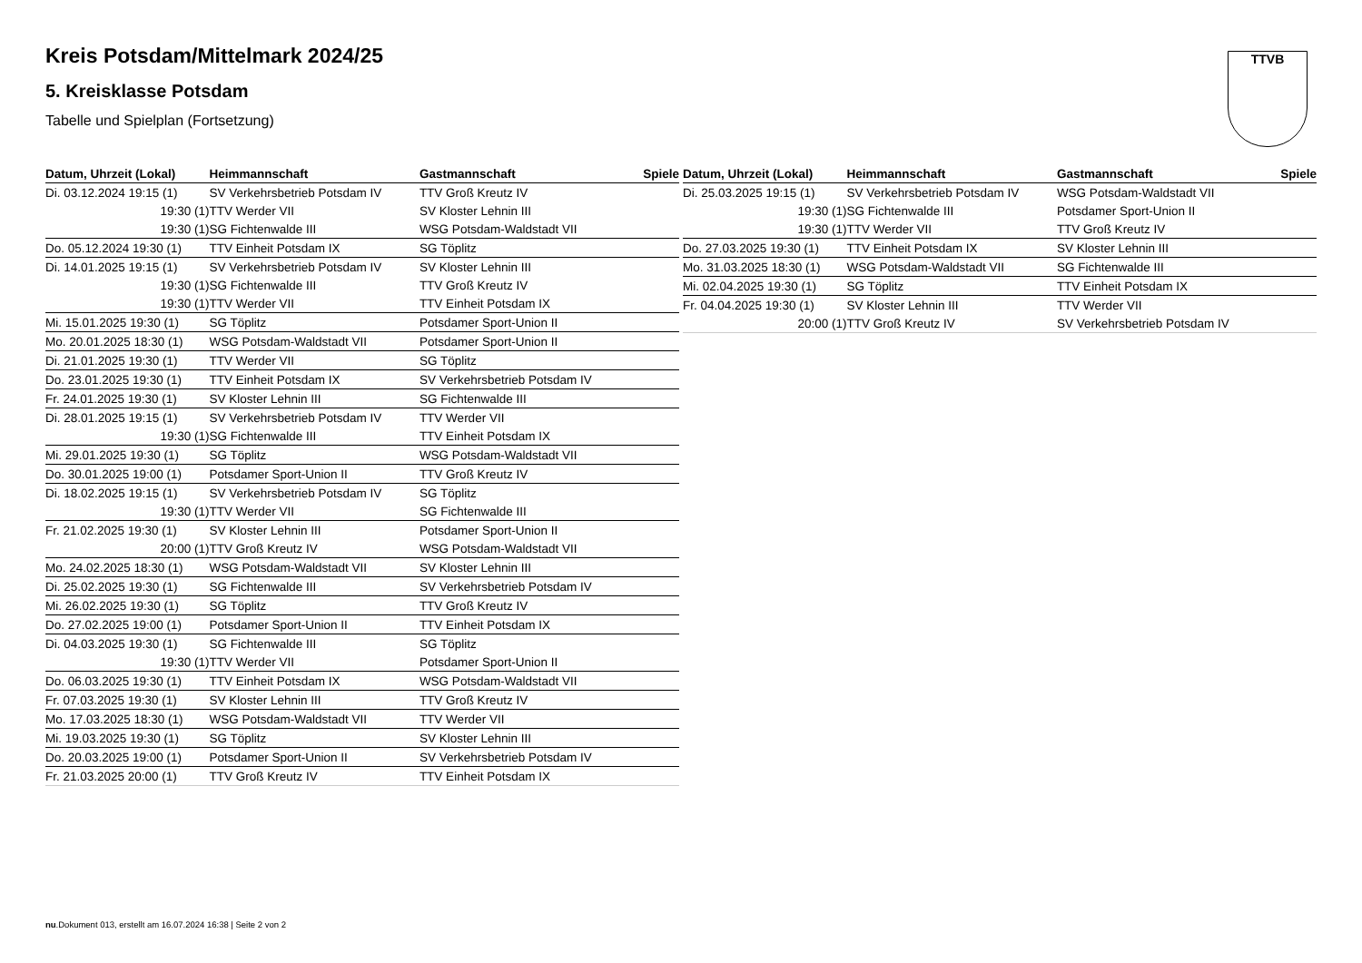TTVB
Kreis Potsdam/Mittelmark 2024/25
5. Kreisklasse Potsdam
Tabelle und Spielplan (Fortsetzung)
| Datum, Uhrzeit (Lokal) | Heimmannschaft | Gastmannschaft | Spiele |
| --- | --- | --- | --- |
| Di. 03.12.2024 19:15 (1) | SV Verkehrsbetrieb Potsdam IV | TTV Groß Kreutz IV | |
| 19:30 (1) | TTV Werder VII | SV Kloster Lehnin III | |
| 19:30 (1) | SG Fichtenwalde III | WSG Potsdam-Waldstadt VII | |
| Do. 05.12.2024 19:30 (1) | TTV Einheit Potsdam IX | SG Töplitz | |
| Di. 14.01.2025 19:15 (1) | SV Verkehrsbetrieb Potsdam IV | SV Kloster Lehnin III | |
| 19:30 (1) | SG Fichtenwalde III | TTV Groß Kreutz IV | |
| 19:30 (1) | TTV Werder VII | TTV Einheit Potsdam IX | |
| Mi. 15.01.2025 19:30 (1) | SG Töplitz | Potsdamer Sport-Union II | |
| Mo. 20.01.2025 18:30 (1) | WSG Potsdam-Waldstadt VII | Potsdamer Sport-Union II | |
| Di. 21.01.2025 19:30 (1) | TTV Werder VII | SG Töplitz | |
| Do. 23.01.2025 19:30 (1) | TTV Einheit Potsdam IX | SV Verkehrsbetrieb Potsdam IV | |
| Fr. 24.01.2025 19:30 (1) | SV Kloster Lehnin III | SG Fichtenwalde III | |
| Di. 28.01.2025 19:15 (1) | SV Verkehrsbetrieb Potsdam IV | TTV Werder VII | |
| 19:30 (1) | SG Fichtenwalde III | TTV Einheit Potsdam IX | |
| Mi. 29.01.2025 19:30 (1) | SG Töplitz | WSG Potsdam-Waldstadt VII | |
| Do. 30.01.2025 19:00 (1) | Potsdamer Sport-Union II | TTV Groß Kreutz IV | |
| Di. 18.02.2025 19:15 (1) | SV Verkehrsbetrieb Potsdam IV | SG Töplitz | |
| 19:30 (1) | TTV Werder VII | SG Fichtenwalde III | |
| Fr. 21.02.2025 19:30 (1) | SV Kloster Lehnin III | Potsdamer Sport-Union II | |
| 20:00 (1) | TTV Groß Kreutz IV | WSG Potsdam-Waldstadt VII | |
| Mo. 24.02.2025 18:30 (1) | WSG Potsdam-Waldstadt VII | SV Kloster Lehnin III | |
| Di. 25.02.2025 19:30 (1) | SG Fichtenwalde III | SV Verkehrsbetrieb Potsdam IV | |
| Mi. 26.02.2025 19:30 (1) | SG Töplitz | TTV Groß Kreutz IV | |
| Do. 27.02.2025 19:00 (1) | Potsdamer Sport-Union II | TTV Einheit Potsdam IX | |
| Di. 04.03.2025 19:30 (1) | SG Fichtenwalde III | SG Töplitz | |
| 19:30 (1) | TTV Werder VII | Potsdamer Sport-Union II | |
| Do. 06.03.2025 19:30 (1) | TTV Einheit Potsdam IX | WSG Potsdam-Waldstadt VII | |
| Fr. 07.03.2025 19:30 (1) | SV Kloster Lehnin III | TTV Groß Kreutz IV | |
| Mo. 17.03.2025 18:30 (1) | WSG Potsdam-Waldstadt VII | TTV Werder VII | |
| Mi. 19.03.2025 19:30 (1) | SG Töplitz | SV Kloster Lehnin III | |
| Do. 20.03.2025 19:00 (1) | Potsdamer Sport-Union II | SV Verkehrsbetrieb Potsdam IV | |
| Fr. 21.03.2025 20:00 (1) | TTV Groß Kreutz IV | TTV Einheit Potsdam IX | |
| Datum, Uhrzeit (Lokal) | Heimmannschaft | Gastmannschaft | Spiele |
| --- | --- | --- | --- |
| Di. 25.03.2025 19:15 (1) | SV Verkehrsbetrieb Potsdam IV | WSG Potsdam-Waldstadt VII | |
| 19:30 (1) | SG Fichtenwalde III | Potsdamer Sport-Union II | |
| 19:30 (1) | TTV Werder VII | TTV Groß Kreutz IV | |
| Do. 27.03.2025 19:30 (1) | TTV Einheit Potsdam IX | SV Kloster Lehnin III | |
| Mo. 31.03.2025 18:30 (1) | WSG Potsdam-Waldstadt VII | SG Fichtenwalde III | |
| Mi. 02.04.2025 19:30 (1) | SG Töplitz | TTV Einheit Potsdam IX | |
| Fr. 04.04.2025 19:30 (1) | SV Kloster Lehnin III | TTV Werder VII | |
| 20:00 (1) | TTV Groß Kreutz IV | SV Verkehrsbetrieb Potsdam IV | |
nu.Dokument 013, erstellt am 16.07.2024 16:38 | Seite 2 von 2